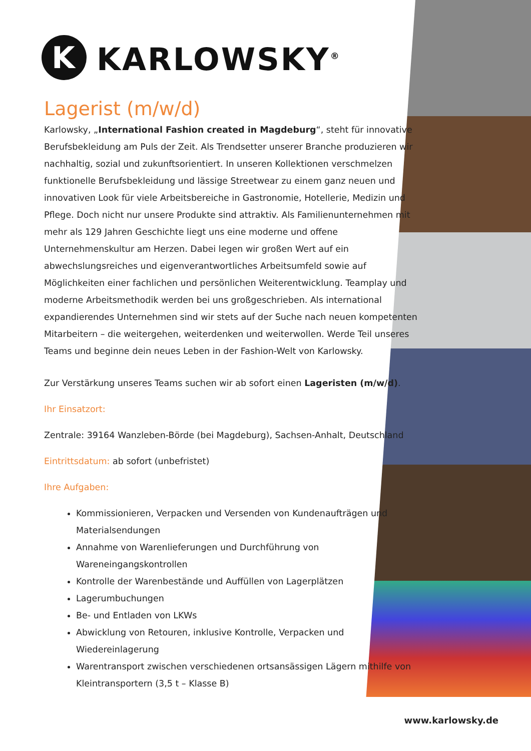K
KARLOWSKY<sup>®</sup>
Lagerist (m/w/d)
Karlowsky, „International Fashion created in Magdeburg“, steht für innovative Berufs­bekleidung am Puls der Zeit. Als Trendsetter unserer Branche produzieren wir nachhaltig, sozial und zukunftsorientiert. In unseren Kollektionen verschmelzen funktionelle Berufsbe­kleidung und lässige Streetwear zu einem ganz neuen und innovativen Look für viele Arbeitsbereiche in Gastronomie, Hotellerie, Medizin und Pflege. Doch nicht nur unsere Produkte sind attraktiv. Als Familienunternehmen mit mehr als 129 Jahren Geschichte liegt uns eine moderne und offene Unternehmenskultur am Herzen. Dabei legen wir großen Wert auf ein abwechslungsreiches und eigenverantwortliches Arbeitsumfeld sowie auf Möglichkeiten einer fachlichen und persönlichen Weiterentwicklung. Teamplay und moderne Arbeitsmethodik werden bei uns großgeschrieben. Als international expandierendes Unternehmen sind wir stets auf der Suche nach neuen kompetenten Mitarbeitern – die weitergehen, weiterdenken und weiterwollen. Werde Teil unseres Teams und beginne dein neues Leben in der Fashion-Welt von Karlowsky.
Zur Verstärkung unseres Teams suchen wir ab sofort einen Lageristen (m/w/d).
Ihr Einsatzort:
Zentrale: 39164 Wanzleben-Börde (bei Magdeburg), Sachsen-Anhalt, Deutschland
Eintrittsdatum: ab sofort (unbefristet)
Ihre Aufgaben:
Kommissionieren, Verpacken und Versenden von Kundenaufträgen und Materialsendungen
Annahme von Warenlieferungen und Durchführung von Wareneingangskontrollen
Kontrolle der Warenbestände und Auffüllen von Lagerplätzen
Lagerumbuchungen
Be- und Entladen von LKWs
Abwicklung von Retouren, inklusive Kontrolle, Verpacken und Wiedereinlagerung
Warentransport zwischen verschiedenen ortsansässigen Lägern mithilfe von Kleintransportern (3,5 t – Klasse B)
www.karlowsky.de